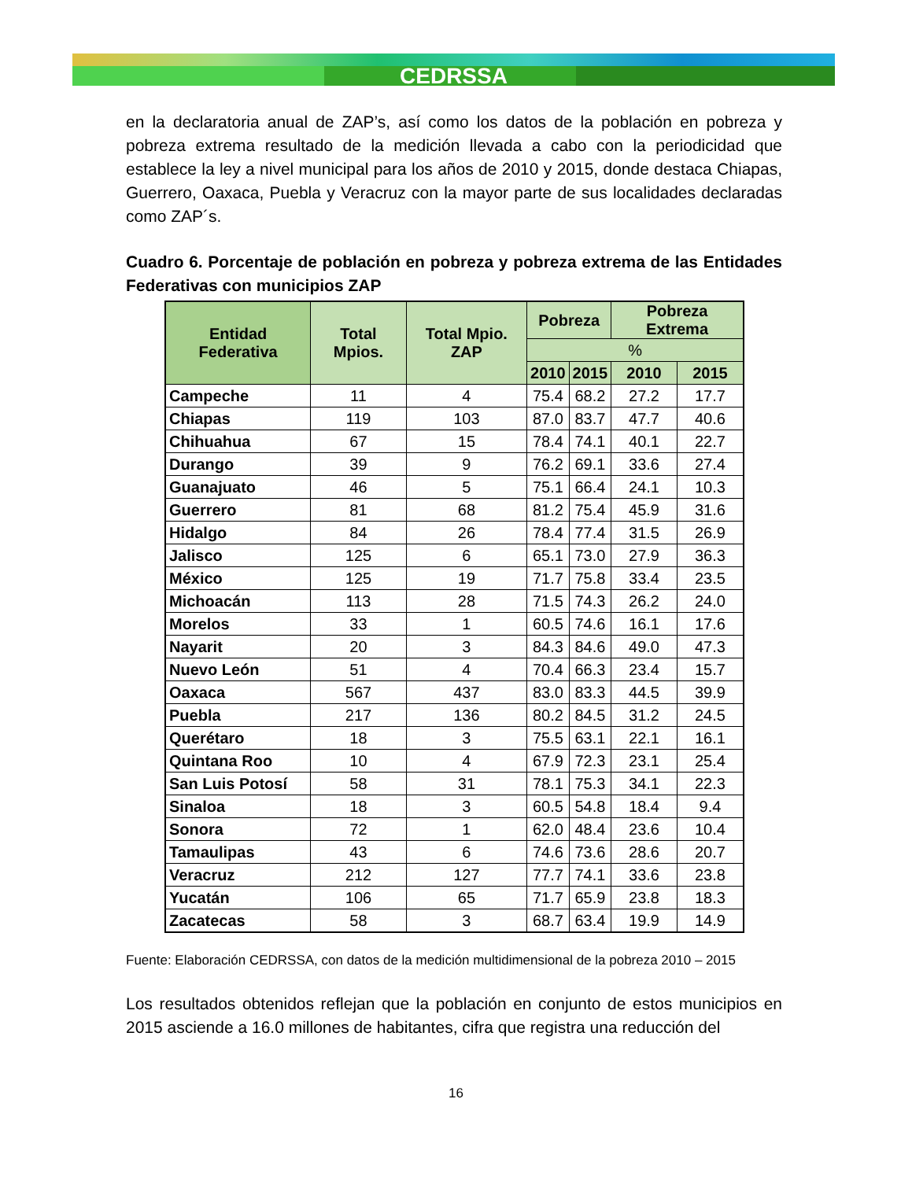CEDRSSA
en la declaratoria anual de ZAP’s, así como los datos de la población en pobreza y pobreza extrema resultado de la medición llevada a cabo con la periodicidad que establece la ley a nivel municipal para los años de 2010 y 2015, donde destaca Chiapas, Guerrero, Oaxaca, Puebla y Veracruz con la mayor parte de sus localidades declaradas como ZAP´s.
Cuadro 6. Porcentaje de población en pobreza y pobreza extrema de las Entidades Federativas con municipios ZAP
| Entidad Federativa | Total Mpios. | Total Mpio. ZAP | Pobreza | | Pobreza Extrema | |
| --- | --- | --- | --- | --- | --- | --- |
| | | | % | | | |
| | | | 2010 | 2015 | 2010 | 2015 |
| Campeche | 11 | 4 | 75.4 | 68.2 | 27.2 | 17.7 |
| Chiapas | 119 | 103 | 87.0 | 83.7 | 47.7 | 40.6 |
| Chihuahua | 67 | 15 | 78.4 | 74.1 | 40.1 | 22.7 |
| Durango | 39 | 9 | 76.2 | 69.1 | 33.6 | 27.4 |
| Guanajuato | 46 | 5 | 75.1 | 66.4 | 24.1 | 10.3 |
| Guerrero | 81 | 68 | 81.2 | 75.4 | 45.9 | 31.6 |
| Hidalgo | 84 | 26 | 78.4 | 77.4 | 31.5 | 26.9 |
| Jalisco | 125 | 6 | 65.1 | 73.0 | 27.9 | 36.3 |
| México | 125 | 19 | 71.7 | 75.8 | 33.4 | 23.5 |
| Michoacán | 113 | 28 | 71.5 | 74.3 | 26.2 | 24.0 |
| Morelos | 33 | 1 | 60.5 | 74.6 | 16.1 | 17.6 |
| Nayarit | 20 | 3 | 84.3 | 84.6 | 49.0 | 47.3 |
| Nuevo León | 51 | 4 | 70.4 | 66.3 | 23.4 | 15.7 |
| Oaxaca | 567 | 437 | 83.0 | 83.3 | 44.5 | 39.9 |
| Puebla | 217 | 136 | 80.2 | 84.5 | 31.2 | 24.5 |
| Querétaro | 18 | 3 | 75.5 | 63.1 | 22.1 | 16.1 |
| Quintana Roo | 10 | 4 | 67.9 | 72.3 | 23.1 | 25.4 |
| San Luis Potosí | 58 | 31 | 78.1 | 75.3 | 34.1 | 22.3 |
| Sinaloa | 18 | 3 | 60.5 | 54.8 | 18.4 | 9.4 |
| Sonora | 72 | 1 | 62.0 | 48.4 | 23.6 | 10.4 |
| Tamaulipas | 43 | 6 | 74.6 | 73.6 | 28.6 | 20.7 |
| Veracruz | 212 | 127 | 77.7 | 74.1 | 33.6 | 23.8 |
| Yucatán | 106 | 65 | 71.7 | 65.9 | 23.8 | 18.3 |
| Zacatecas | 58 | 3 | 68.7 | 63.4 | 19.9 | 14.9 |
Fuente: Elaboración CEDRSSA, con datos de la medición multidimensional de la pobreza 2010 – 2015
Los resultados obtenidos reflejan que la población en conjunto de estos municipios en 2015 asciende a 16.0 millones de habitantes, cifra que registra una reducción del
16